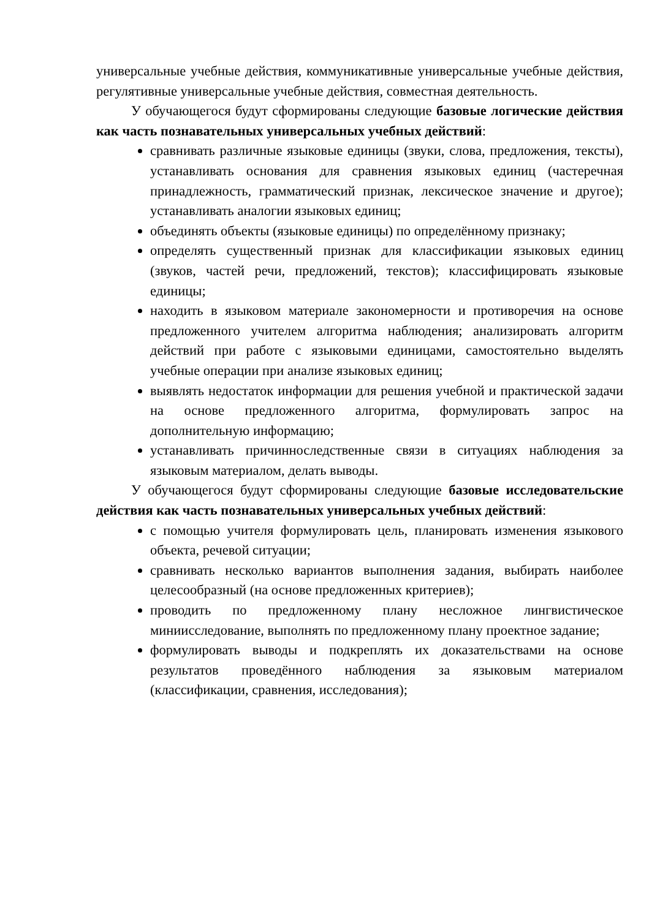универсальные учебные действия, коммуникативные универсальные учебные действия, регулятивные универсальные учебные действия, совместная деятельность.
У обучающегося будут сформированы следующие базовые логические действия как часть познавательных универсальных учебных действий:
сравнивать различные языковые единицы (звуки, слова, предложения, тексты), устанавливать основания для сравнения языковых единиц (частеречная принадлежность, грамматический признак, лексическое значение и другое); устанавливать аналогии языковых единиц;
объединять объекты (языковые единицы) по определённому признаку;
определять существенный признак для классификации языковых единиц (звуков, частей речи, предложений, текстов); классифицировать языковые единицы;
находить в языковом материале закономерности и противоречия на основе предложенного учителем алгоритма наблюдения; анализировать алгоритм действий при работе с языковыми единицами, самостоятельно выделять учебные операции при анализе языковых единиц;
выявлять недостаток информации для решения учебной и практической задачи на основе предложенного алгоритма, формулировать запрос на дополнительную информацию;
устанавливать причинноследственные связи в ситуациях наблюдения за языковым материалом, делать выводы.
У обучающегося будут сформированы следующие базовые исследовательские действия как часть познавательных универсальных учебных действий:
с помощью учителя формулировать цель, планировать изменения языкового объекта, речевой ситуации;
сравнивать несколько вариантов выполнения задания, выбирать наиболее целесообразный (на основе предложенных критериев);
проводить по предложенному плану несложное лингвистическое миниисследование, выполнять по предложенному плану проектное задание;
формулировать выводы и подкреплять их доказательствами на основе результатов проведённого наблюдения за языковым материалом (классификации, сравнения, исследования);